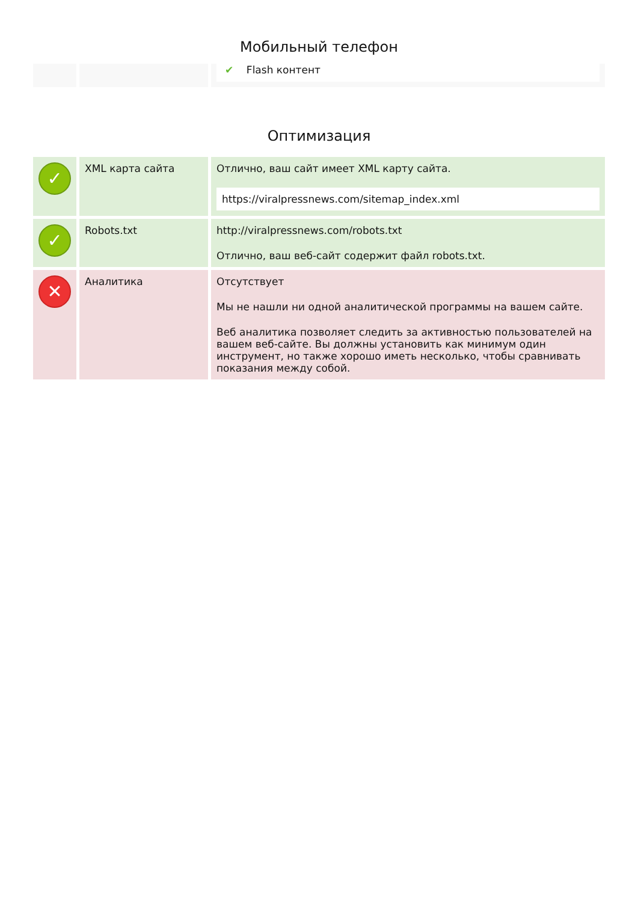Мобильный телефон
| | | ✔ Flash контент |
Оптимизация
| ✓ | XML карта сайта | Отлично, ваш сайт имеет XML карту сайта. https://viralpressnews.com/sitemap_index.xml |
| ✓ | Robots.txt | http://viralpressnews.com/robots.txt Отлично, ваш веб-сайт содержит файл robots.txt. |
| ✕ | Аналитика | Отсутствует Мы не нашли ни одной аналитической программы на вашем сайте. Веб аналитика позволяет следить за активностью пользователей на вашем веб-сайте. Вы должны установить как минимум один инструмент, но также хорошо иметь несколько, чтобы сравнивать показания между собой. |